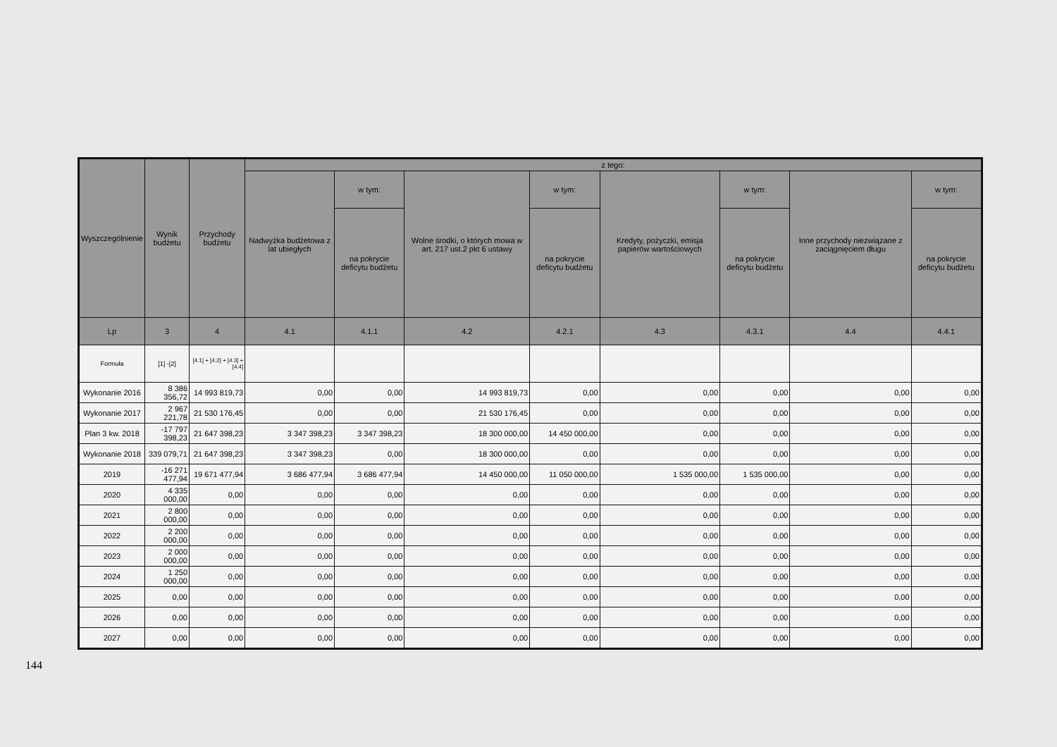| Wyszczególnienie | Wynik budżetu | Przychody budżetu | z tego: | | | | | | | |
| --- | --- | --- | --- | --- | --- | --- | --- | --- | --- | --- |
| | | | Nadwyżka budżetowa z lat ubiegłych | w tym: | Wolne środki, o których mowa w art. 217 ust.2 pkt 6 ustawy | w tym: | Kredyty, pożyczki, emisja papierów wartościowych | w tym: | Inne przychody niezwiązane z zaciągnięciem długu | w tym: |
| | | | | na pokrycie deficytu budżetu | | na pokrycie deficytu budżetu | | na pokrycie deficytu budżetu | | na pokrycie deficytu budżetu |
| Lp | 3 | 4 | 4.1 | 4.1.1 | 4.2 | 4.2.1 | 4.3 | 4.3.1 | 4.4 | 4.4.1 |
| Formuła | [1] -[2] | [4.1] + [4.2] + [4.3] + [4.4] | | | | | | | | |
| Wykonanie 2016 | 8 386 356,72 | 14 993 819,73 | 0,00 | 0,00 | 14 993 819,73 | 0,00 | 0,00 | 0,00 | 0,00 | 0,00 |
| Wykonanie 2017 | 2 967 221,78 | 21 530 176,45 | 0,00 | 0,00 | 21 530 176,45 | 0,00 | 0,00 | 0,00 | 0,00 | 0,00 |
| Plan 3 kw. 2018 | -17 797 398,23 | 21 647 398,23 | 3 347 398,23 | 3 347 398,23 | 18 300 000,00 | 14 450 000,00 | 0,00 | 0,00 | 0,00 | 0,00 |
| Wykonanie 2018 | 339 079,71 | 21 647 398,23 | 3 347 398,23 | 0,00 | 18 300 000,00 | 0,00 | 0,00 | 0,00 | 0,00 | 0,00 |
| 2019 | -16 271 477,94 | 19 671 477,94 | 3 686 477,94 | 3 686 477,94 | 14 450 000,00 | 11 050 000,00 | 1 535 000,00 | 1 535 000,00 | 0,00 | 0,00 |
| 2020 | 4 335 000,00 | 0,00 | 0,00 | 0,00 | 0,00 | 0,00 | 0,00 | 0,00 | 0,00 | 0,00 |
| 2021 | 2 800 000,00 | 0,00 | 0,00 | 0,00 | 0,00 | 0,00 | 0,00 | 0,00 | 0,00 | 0,00 |
| 2022 | 2 200 000,00 | 0,00 | 0,00 | 0,00 | 0,00 | 0,00 | 0,00 | 0,00 | 0,00 | 0,00 |
| 2023 | 2 000 000,00 | 0,00 | 0,00 | 0,00 | 0,00 | 0,00 | 0,00 | 0,00 | 0,00 | 0,00 |
| 2024 | 1 250 000,00 | 0,00 | 0,00 | 0,00 | 0,00 | 0,00 | 0,00 | 0,00 | 0,00 | 0,00 |
| 2025 | 0,00 | 0,00 | 0,00 | 0,00 | 0,00 | 0,00 | 0,00 | 0,00 | 0,00 | 0,00 |
| 2026 | 0,00 | 0,00 | 0,00 | 0,00 | 0,00 | 0,00 | 0,00 | 0,00 | 0,00 | 0,00 |
| 2027 | 0,00 | 0,00 | 0,00 | 0,00 | 0,00 | 0,00 | 0,00 | 0,00 | 0,00 | 0,00 |
144